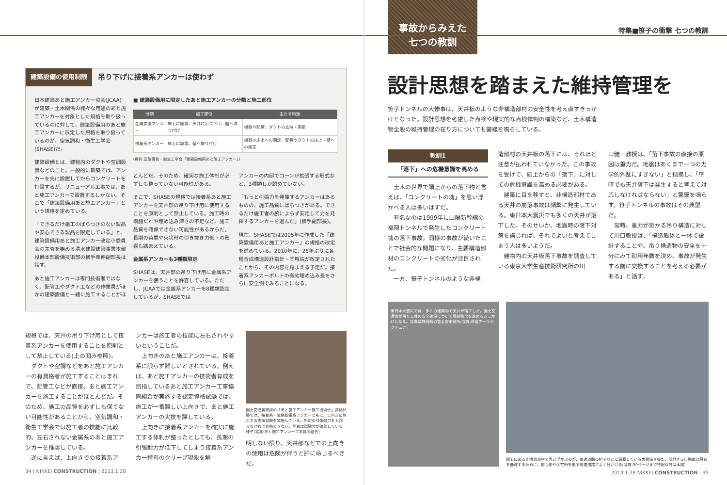建築設備の使用制限 吊り下げに接着系アンカーは使わず
日本建築あと施工アンカー協会(JCAA)が建築・土木関係の様々な用途のあと施工アンカーを対象とした規格を取り扱っているのに対して、建築設備用のあと施工アンカーに限定した規格を取り扱っているのが、空気調和・衛生工学会(SHASE)だ。
建築設備とは、建物内のダクトや空調設備などのこと。一般的に新築では、アンカーを先に設置してからコンクリートを打設するが、リニューアル工事では、あと施工アンカーで設置するしかない。そこで「建築設備用あと施工アンカー」という規格を定めている。
「できるだけ施工のばらつきのない製品や安心できる製品を限定している」と、建築設備用あと施工アンカー改定小委員会の主査を務める清水建設建築事業本部設備本部設備技術部の横手幸伸副部長は話す。
あと施工アンカーは専門技術者ではなく、配管工やダクト工などの作業員がほかの建築設備と一緒に施工することがほ
■ 建築設備用に限定したあと施工アンカーの分類と施工部位
| 分類 | 施工部位 | 主たる用途 |
| --- | --- | --- |
| 金属拡張アンカー | 床上に設置、天井に吊り下げ、壁へ取り付け | 機器や配管、ダクトの支持・固定 |
| 接着系アンカー | 床上に設置、壁へ取り付け | 機器の床上への固定、配管やダクトの床上・壁への固定 |
(資料:空気調和・衛生工学会「建築設備用あと施工アンカー」)
とんどだ。そのため、確実な施工体制が必ずしも整っていない可能性がある。
そこで、SHASEの規格では接着系あと施工アンカーを天井部の吊り下げ用に使用することを原則として禁止している。施工時の樹脂だれや埋め込み深さの不足など、施工品質を確保できない可能性があるからだ。長期の荷重や火災時の引き抜き力低下の影響も踏まえている。
金属系アンカーも3種類限定
SHASEは、天井部の吊り下げ用に金属系アンカーを使うことを許容している。ただし、JCAAでは金属系アンカーを8種類認定しているが、SHASEでは
アンカーの内部でコーンが拡張する形式など、3種類しか認めていない。
「もっと引張力を発揮するアンカーはあるものの、施工品質にばらつきがある。できるだけ施工者の腕によらず安定して力を発揮するアンカーを選んだ」(横手副部長)。
現在、SHASEでは2005年に作成した「建築設備用あと施工アンカー」の規格の改定を進めている。2010年に、25年ぶりに各種合成構造設計指針・同解説が改定されたことから、その内容を踏まえる予定だ。接着系アンカーボルトの有効埋め込み長をさらに安全側でみることになる。
規格では、天井の吊り下げ用として接着系アンカーを使用することを原則として禁止している(上の囲み参照)。
　ダクトや空調などをあと施工アンカーの有資格者が施工することはまれで、配管工などが直接、あと施工アンカーを施工することがほとんどだ。そのため、施工の品質を必ずしも保てない可能性があることから、空気調和・衛生工学会では施工者の技能に比較的、左右されない金属系のあと施工アンカーを推奨している。
　逆に言えば、上向きでの接着系ア
ンカーは施工者の技能に左右されやすいということだ。
　上向きのあと施工アンカーは、接着系に限らず難しいとされている。例えば、あと施工アンカーの技術者育成を目指しているあと施工アンカー工事協同組合が実施する認定資格試験では、施工が一番難しい上向きで、あと施工アンカーの実技を課している。
　上向きに接着系アンカーを確実に施工する体制が整ったとしても、長期の引張耐力が低下してしまう接着系アンカー特有のクリープ現象を解
国土交通省認証の「あと施工アンカー施工技術士」資格試験では、接着系・金属拡張系アンカーともに、上向きに施工する実技試験を実施している。所定の引張耐力を上回らなければ合格できない。写真は試験官が確認している様子(写真:あと施工アンカー工事協同組合)
明しない限り、天井部などでの上向きの使用は危険が伴うと肝に命じるべきだ。
34 | NIKKEI CONSTRUCTION | 2013.1.28
事故からみえた
七つの教訓
特集■笹子の衝撃 七つの教訓
設計思想を踏まえた維持管理を
笹子トンネルの大惨事は、天井板のような非構造部材の安全性を考え直すきっかけとなった。設計思想を考慮した点検や現実的な点検体制の構築など、土木構造物全般の維持管理の在り方についても警鐘を鳴らしている。
教訓1
「落下」への危機意識を高める
　土木の世界で頭上からの落下物と言えば、「コンクリートの塊」を思い浮かべる人は多いはずだ。
　有名なのは1999年に山陽新幹線の福岡トンネルで発生したコンクリート塊の落下事故。同様の事故が続いたことで社会的な問題になり、主要構造部材のコンクリートの劣化が注目された。
　一方、笹子トンネルのような非構
造部材の天井板の落下には、それほど注意が払われていなかった。この事故を受けて、頭上からの「落下」に対しての危機意識を高める必要がある。
　建築に目を移すと、非構造部材である天井の崩落事故は頻繁に発生している。東日本大震災でも多くの天井が落下した。そのせいか、地震時の落下対策を講じれば、それでよいと考えてしまう人は多いようだ。
　建物内の天井板落下事故を調査している東京大学生産技術研究所の川
口健一教授は、「落下事故の直接の原因は重力だ。地震はあくまで一つの力学的外乱にすぎない」と指摘し、「平時でも天井落下は発生すると考えて対応しなければならない」と警鐘を鳴らす。笹子トンネルの事故はその典型だ。
　常時、重力が掛かる吊り構造に対して川口教授は、「構造躯体と一体で設計することや、吊り構造物の安全を十分にみて耐用年数を決め、事故が発生する前に交換することを考える必要がある」と話す。
東日本大震災では、多くの建築物で天井が落下した。国土交通省が吊り天井の安全確保について規制強化を進めるきっかけとなる。写真は静岡県の富士宮市役所(写真:日経アーキテクチュア)
頭上にある非構造部材で思い浮かぶのが、高速道路の桁下などに設置している裏面吸音板だ。反射する自動車の騒音を低減するために、都心部や住宅街を走る高速道路でよく見かける(写真:39ページまで特記以外は本誌)
2013.1.28 NIKKEI CONSTRUCTION | 35